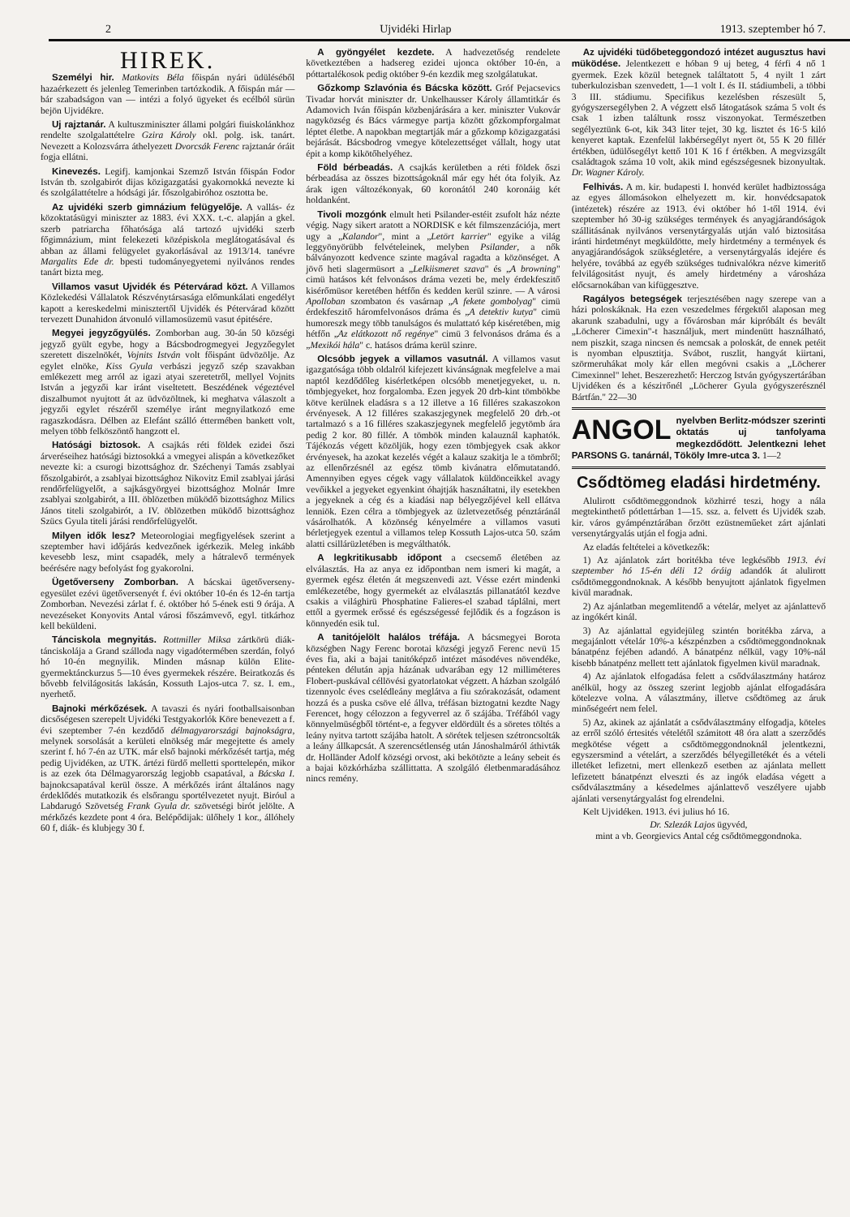2 Ujvidéki Hirlap 1913. szeptember hó 7.
HIREK.
Személyi hir. Matkovits Béla főispán nyári üdüléséből hazaérkezett és jelenleg Temerinben tartózkodik. A főispán már — bár szabadságon van — intézi a folyó ügyeket és ecélból sürün bejön Ujvidékre.
Uj rajztanár. A kultuszminiszter állami polgári fiuiskolánkhoz rendelte szolgalattételre Gzira Károly okl. polg. isk. tanárt. Nevezett a Kolozsvárra áthelyezett Dvorcsák Ferenc rajztanár óráit fogja ellátni.
Kinevezés. Legifj. kamjonkai Szemző István főispán Fodor István tb. szolgabirót dijas közigazgatási gyakornokká nevezte ki és szolgálattételre a hódsági jár. főszolgabiróhoz osztotta be.
Az ujvidéki szerb gimnázium felügyelője. A vallás- éz közoktatásügyi miniszter az 1883. évi XXX. t.-c. alapján a gkel. szerb patriarcha főhatósága alá tartozó ujvidéki szerb főgimnázium, mint felekezeti középiskola meglátogatásával és abban az állami felügyelet gyakorlásával az 1913/14. tanévre Margalits Ede dr. bpesti tudományegyetemi nyilvános rendes tanárt bizta meg.
Villamos vasut Ujvidék és Pétervárad közt. A Villamos Közlekedési Vállalatok Részvénytársasága előmunkálati engedélyt kapott a kereskedelmi minisztertől Ujvidék és Pétervárad között tervezett Dunahidon átvonuló villamosüzemü vasut épitésére.
Megyei jegyzőgyülés. Zomborban aug. 30-án 50 községi jegyző gyült egybe, hogy a Bácsbodrogmegyei Jegyzőegylet szeretett diszelnökét, Vojnits István volt főispánt üdvözölje. Az egylet elnöke, Kiss Gyula verbászi jegyző szép szavakban emlékezett meg arról az igazi atyai szeretetről, mellyel Vojnits István a jegyzői kar iránt viseltetett. Beszédének végeztével diszalbumot nyujtott át az üdvözöltnek, ki meghatva válaszolt a jegyzői egylet részéről személye iránt megnyilatkozó eme ragaszkodásra. Délben az Elefánt szálló éttermében bankett volt, melyen több felköszöntő hangzott el.
Hatósági biztosok. A csajkás réti földek ezidei őszi árveréseihez hatósági biztosokká a vmegyei alispán a következőket nevezte ki: a csurogi bizottsághoz dr. Széchenyi Tamás zsablyai főszolgabirót, a zsablyai bizottsághoz Nikovitz Emil zsablyai járási rendőrfelügyelőt, a sajkásgyörgyei bizottsághoz Molnár Imre zsablyai szolgabirót, a III. öblözetben müködő bizottsághoz Milics János titeli szolgabirót, a IV. öblözetben müködő bizottsághoz Szücs Gyula titeli járási rendőrfelügyelőt.
Milyen idők lesz? Meteorologiai megfigyelések szerint a szeptember havi időjárás kedvezőnek igérkezik. Meleg inkább kevesebb lesz, mint csapadék, mely a hátralevő termények beérésére nagy befolyást fog gyakorolni.
Ügetőverseny Zomborban. A bácskai ügetőverseny-egyesület ezévi ügetőversenyét f. évi október 10-én és 12-én tartja Zomborban. Nevezési zárlat f. é. október hó 5-ének esti 9 órája. A nevezéseket Konyovits Antal városi főszámvevő, egyl. titkárhoz kell beküldeni.
Tánciskola megnyitás. Rottmiller Miksa zártkörü diák-tánciskolája a Grand szálloda nagy vigadótermében szerdán, folyó hó 10-én megnyilik. Minden másnap külön Elite-gyermektánckurzus 5—10 éves gyermekek részére. Beiratkozás és bővebb felvilágositás lakásán, Kossuth Lajos-utca 7. sz. I. em., nyerhető.
Bajnoki mérkőzések. A tavaszi és nyári footballsaisonban dicsőségesen szerepelt Ujvidéki Testgyakorlók Köre benevezett a f. évi szeptember 7-én kezdődő délmagyarországi bajnokságra, melynek sorsolását a kerületi elnökség már megejtette és amely szerint f. hó 7-én az UTK. már első bajnoki mérkőzését tartja, még pedig Ujvidéken, az UTK. ártézi fürdő melletti sporttelepén, mikor is az ezek óta Délmagyarország legjobb csapatával, a Bácska I. bajnokcsapatával kerül össze. A mérkőzés iránt általános nagy érdeklődés mutatkozik és elsőrangu sportélvezetet nyujt. Biróul a Labdarugó Szövetség Frank Gyula dr. szövetségi birót jelölte. A mérkőzés kezdete pont 4 óra. Belépődijak: ülőhely 1 kor., állóhely 60 f, diák- és klubjegy 30 f.
A gyöngyélet kezdete. A hadvezetőség rendelete következtében a hadsereg ezidei ujonca október 10-én, a póttartalékosok pedig október 9-én kezdik meg szolgálatukat.
Gőzkomp Szlavónia és Bácska között. Gróf Pejacsevics Tivadar horvát miniszter dr. Unkelhausser Károly államtitkár és Adamovich Iván főispán közbenjárására a ker. miniszter Vukovár nagyközség és Bács vármegye partja között gőzkompforgalmat léptet életbe. A napokban megtartják már a gőzkomp közigazgatási bejárását. Bácsbodrog vmegye kötelezettséget vállalt, hogy utat épit a komp kikötőhelyéhez.
Föld bérbeadás. A csajkás kerületben a réti földek őszi bérbeadása az összes bizottságoknál már egy hét óta folyik. Az árak igen változékonyak, 60 koronától 240 koronáig két holdanként.
Tivoli mozgónk elmult heti Psilander-estéit zsufolt ház nézte végig. Nagy sikert aratott a NORDISK e két filmszenzációja, mert ugy a „Kalandor", mint a „Letört karrier" egyike a világ leggyönyörübb felvételeinek, melyben Psilander, a nők bálványozott kedvence szinte magával ragadta a közönséget. A jövő heti slagermüsort a „Lelkiismeret szava" és „A browning" cimü hatásos két felvonásos dráma vezeti be, mely érdekfeszitő kisérőmüsor keretében hétfőn és kedden kerül szinre. — A városi Apolloban szombaton és vasárnap „A fekete gombolyag" cimü érdekfeszitő háromfelvonásos dráma és „A detektiv kutya" cimü humoreszk megy több tanulságos és mulattató kép kiséretében, mig hétfőn „Az elátkozott nő regénye" cimü 3 felvonásos dráma és a „Mexikói hála" c. hatásos dráma kerül szinre.
Olcsóbb jegyek a villamos vasutnál. A villamos vasut igazgatósága több oldalról kifejezett kivánságnak megfelelve a mai naptól kezdődőleg kisérletképen olcsóbb menetjegyeket, u. n. tömbjegyeket, hoz forgalomba. Ezen jegyek 20 drb-kint tömbökbe kötve kerülnek eladásra s a 12 illetve a 16 filléres szakaszokon érvényesek. A 12 filléres szakaszjegynek megfelelő 20 drb.-ot tartalmazó s a 16 filléres szakaszjegynek megfelelő jegytömb ára pedig 2 kor. 80 fillér. A tömbök minden kalauznál kaphatók. Tájékozás végett közöljük, hogy ezen tömbjegyek csak akkor érvényesek, ha azokat kezelés végét a kalauz szakitja le a tömbről; az ellenőrzésnél az egész tömb kivánatra előmutatandó. Amennyiben egyes cégek vagy vállalatok küldönceikkel avagy vevőikkel a jegyeket egyenkint óhajtják használtatni, ily esetekben a jegyeknek a cég és a kiadási nap bélyegzőjével kell ellátva lenniök. Ezen célra a tömbjegyek az üzletvezetőség pénztáránál vásárolhatók. A közönség kényelmére a villamos vasuti bérletjegyek ezentul a villamos telep Kossuth Lajos-utca 50. szám alatti csillárüzletében is megválthatók.
A legkritikusabb időpont a csecsemő életében az elválasztás. Ha az anya ez időpontban nem ismeri ki magát, a gyermek egész életén át megszenvedi azt. Vésse ezért mindenki emlékezetébe, hogy gyermekét az elválasztás pillanatától kezdve csakis a világhirü Phosphatine Falieres-el szabad táplálni, mert ettől a gyermek erőssé és egészségessé fejlődik és a fogzáson is könnyedén esik tul.
A tanitójelölt halálos tréfája. A bácsmegyei Borota községben Nagy Ferenc borotai községi jegyző Ferenc nevü 15 éves fia, aki a bajai tanitóképző intézet másodéves növendéke, pénteken délután apja házának udvarában egy 12 milliméteres Flobert-puskával céllövési gyatorlatokat végzett. A házban szolgáló tizennyolc éves cselédleány meglátva a fiu szórakozását, odament hozzá és a puska csöve elé állva, tréfásan biztogatni kezdte Nagy Ferencet, hogy célozzon a fegyverrel az ő szájába. Tréfából vagy könnyelmüségből történt-e, a fegyver eldördült és a söretes töltés a leány nyitva tartott szájába hatolt. A sörétek teljesen szétroncsolták a leány állkapcsát. A szerencsétlenség után Jánoshalmáról áthivták dr. Holländer Adolf községi orvost, aki bekötözte a leány sebeit és a bajai közkórházba szállittatta. A szolgáló életbenmaradásához nincs remény.
Az ujvidéki tüdőbeteggondozó intézet augusztus havi müködése. Jelentkezett e hóban 9 uj beteg, 4 férfi 4 nő 1 gyermek. Ezek közül betegnek találtatott 5, 4 nyilt 1 zárt tuberkulozisban szenvedett, 1—1 volt I. és II. stádiumbeli, a többi 3 III. stádiumu. Specifikus kezelésben részesült 5, gyógyszersegélyben 2. A végzett első látogatások száma 5 volt és csak 1 izben találtunk rossz viszonyokat. Természetben segélyeztünk 6-ot, kik 343 liter tejet, 30 kg. lisztet és 16·5 kiló kenyeret kaptak. Ezenfelül lakbérsegélyt nyert öt, 55 K 20 fillér értékben, üdülősegélyt kettő 101 K 16 f értékben. A megvizsgált családtagok száma 10 volt, akik mind egészségesnek bizonyultak. Dr. Wagner Károly.
Felhivás. A m. kir. budapesti I. honvéd kerület hadbiztossága az egyes állomásokon elhelyezett m. kir. honvédcsapatok (intézetek) részére az 1913. évi október hó 1-től 1914. évi szeptember hó 30-ig szükséges termények és anyagjárandóságok szállitásának nyilvános versenytárgyalás utján való biztositása iránti hirdetményt megküldötte, mely hirdetmény a termények és anyagjárandóságok szükségletére, a versenytárgyalás idejére és helyére, továbbá az egyéb szükséges tudnivalókra nézve kimeritő felvilágositást nyujt, és amely hirdetmény a városháza előcsarnokában van kifüggesztve.
Ragályos betegségek terjesztésében nagy szerepe van a házi poloskáknak. Ha ezen veszedelmes férgektől alaposan meg akarunk szabadulni, ugy a fővárosban már kipróbált és bevált „Löcherer Cimexin"-t használjuk, mert mindenütt használható, nem piszkit, szaga nincsen és nemcsak a poloskát, de ennek petéit is nyomban elpusztitja. Svábot, ruszlit, hangyát kiirtani, szörmeruhákat moly kár ellen megóvni csakis a „Löcherer Cimexinnel" lehet. Beszerezhető: Herczog István gyógyszertárában Ujvidéken és a késziтőnél „Löcherer Gyula gyógyszerésznél Bártfán." 22—30
ANGOL nyelvben Berlitz-módszer szerinti oktatás uj tanfolyama megkezdődött. Jelentkezni lehet PARSONS G. tanárnál, Tököly Imre-utca 3. 1—2
Csődtömeg eladási hirdetmény.
Alulirott csődtömeggondnok közhirré teszi, hogy a nála megtekinthető pótlettárban 1—15. ssz. a. felvett és Ujvidék szab. kir. város gyámpénztárában őrzött ezüstneműeket zárt ajánlati versenytárgyalás utján el fogja adni.
Az eladás feltételei a következők:
1) Az ajánlatok zárt boritékba téve legkésőbb 1913. évi szeptember hó 15-én déli 12 óráig adandók át alulirott csődtömeggondnoknak. A később benyujtott ajánlatok figyelmen kivül maradnak.
2) Az ajánlatban megemlitendő a vételár, melyet az ajánlattevő az ingókért kinál.
3) Az ajánlattal egyidejüleg szintén boritékba zárva, a megajánlott vételár 10%-a készpénzben a csődtömeggondnoknak bánatpénz fejében adandó. A bánatpénz nélkül, vagy 10%-nál kisebb bánatpénz mellett tett ajánlatok figyelmen kivül maradnak.
4) Az ajánlatok elfogadása felett a csődválasztmány határoz anélkül, hogy az összeg szerint legjobb ajánlat elfogadására kötelezve volna. A választmány, illetve csődtömeg az áruk minőségeért nem felel.
5) Az, akinek az ajánlatát a csődválasztmány elfogadja, köteles az erről szóló értesités vételétől számitott 48 óra alatt a szerződés megkötése végett a csődtömeggondnoknál jelentkezni, egyszersmind a vételárt, a szerződés bélyegilletékét és a vételi illetéket lefizetni, mert ellenkező esetben az ajánlata mellett lefizetett bánatpénzt elveszti és az ingók eladása végett a csődválasztmány a késedelmes ajánlattevő veszélyere ujabb ajánlati versenytárgyalást fog elrendelni.
Kelt Ujvidéken. 1913. évi julius hó 16.
Dr. Szlezák Lajos ügyvéd,
mint a vb. Georgievics Antal cég csődtömeggondnoka.